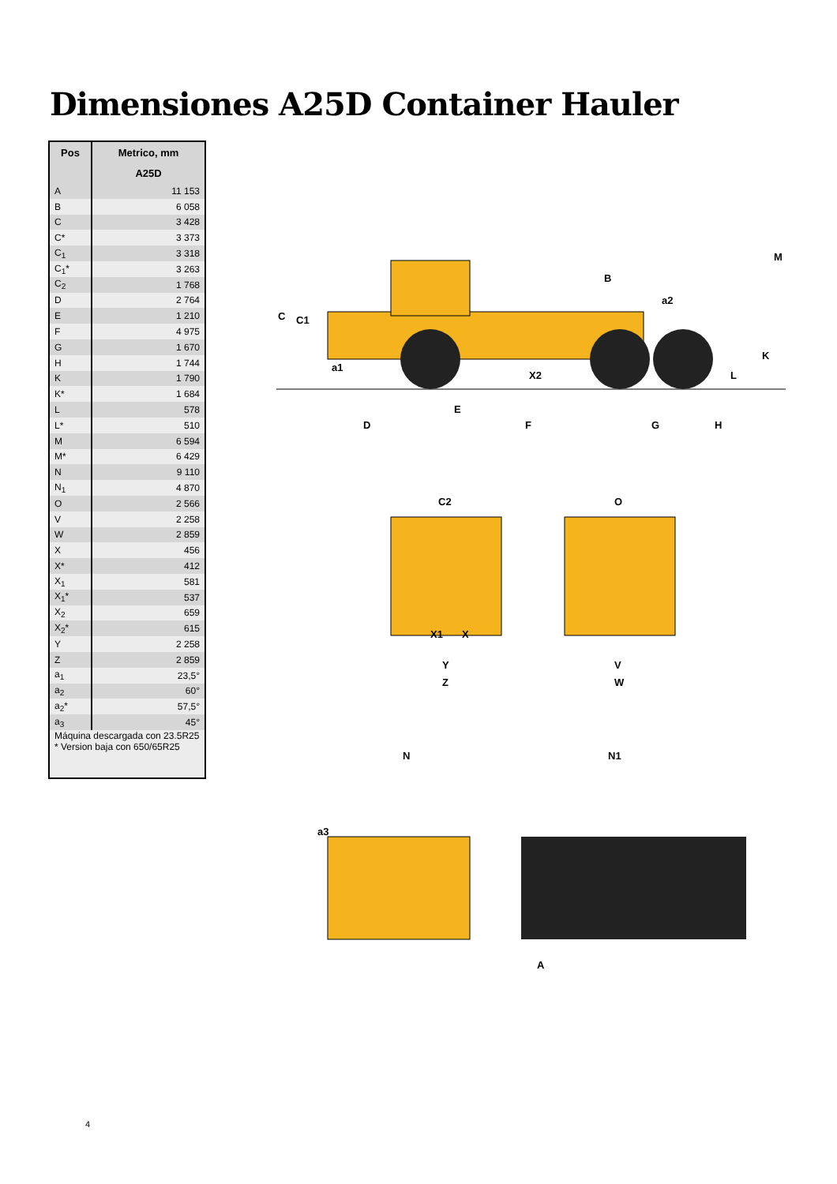Dimensiones A25D Container Hauler
| Pos | Metrico, mm |
| --- | --- |
| | A25D |
| A | 11 153 |
| B | 6 058 |
| C | 3 428 |
| C* | 3 373 |
| C<sub>1</sub> | 3 318 |
| C<sub>1</sub>* | 3 263 |
| C<sub>2</sub> | 1 768 |
| D | 2 764 |
| E | 1 210 |
| F | 4 975 |
| G | 1 670 |
| H | 1 744 |
| K | 1 790 |
| K* | 1 684 |
| L | 578 |
| L* | 510 |
| M | 6 594 |
| M* | 6 429 |
| N | 9 110 |
| N<sub>1</sub> | 4 870 |
| O | 2 566 |
| V | 2 258 |
| W | 2 859 |
| X | 456 |
| X* | 412 |
| X<sub>1</sub> | 581 |
| X<sub>1</sub>* | 537 |
| X<sub>2</sub> | 659 |
| X<sub>2</sub>* | 615 |
| Y | 2 258 |
| Z | 2 859 |
| a<sub>1</sub> | 23,5° |
| a<sub>2</sub> | 60° |
| a<sub>2</sub>* | 57,5° |
| a<sub>3</sub> | 45° |
| Máquina descargada con 23.5R25 * Version baja con 650/65R25 | |
C
C1
a1
X2
B
a2
M
K
L
E
D
F
G
H
C2
O
X1
X
Y
Z
V
W
N
N1
a3
A
4